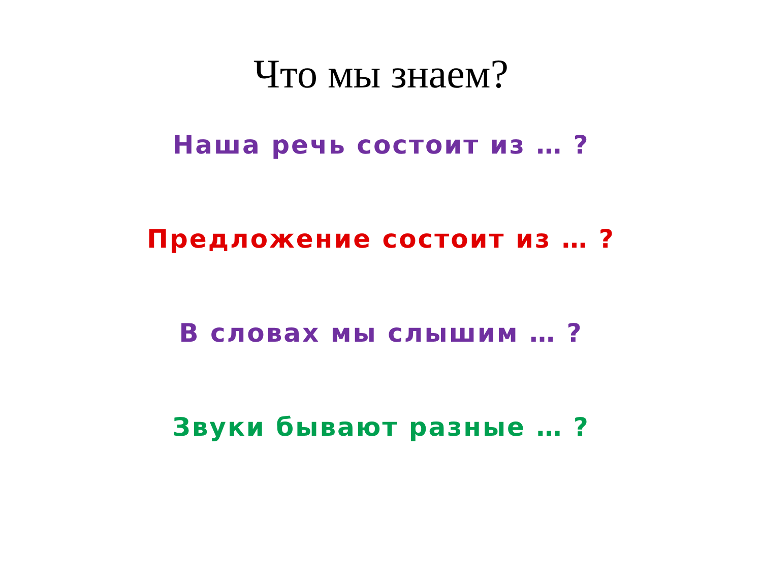Что мы знаем?
Наша речь состоит из … ?
Предложение состоит из … ?
В словах мы слышим … ?
Звуки бывают разные … ?